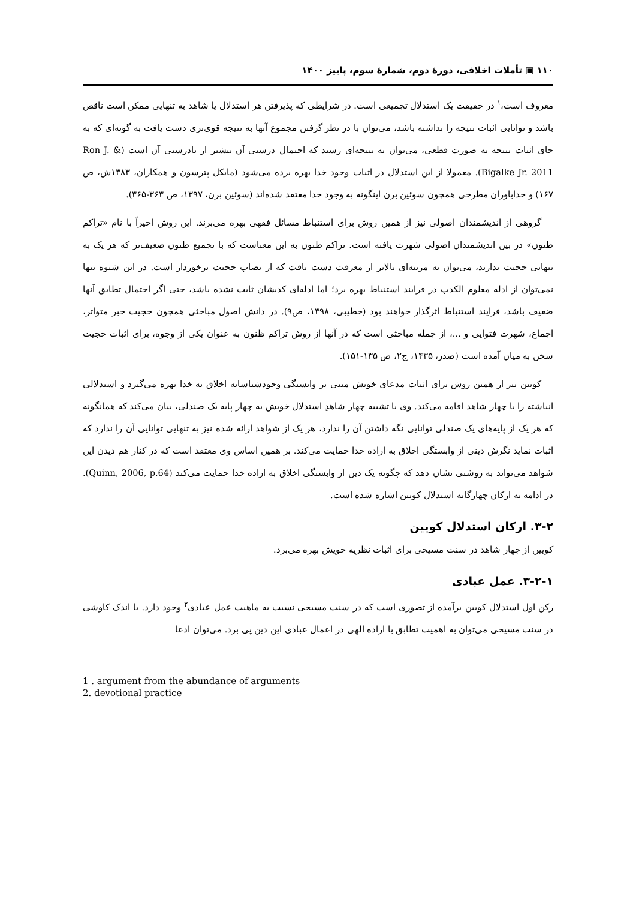۱۱۰ ▣ تأملات اخلاقی، دورهٔ دوم، شمارهٔ سوم، پاییز ۱۴۰۰
معروف است،<sup>۱</sup> در حقیقت یک استدلال تجمیعی است. در شرایطی که پذیرفتن هر استدلال یا شاهد به تنهایی ممکن است ناقص باشد و توانایی اثبات نتیجه را نداشته باشد، می‌توان با در نظر گرفتن مجموع آنها به نتیجه قوی‌تری دست یافت به گونه‌ای که به جای اثبات نتیجه به صورت قطعی، می‌توان به نتیجه‌ای رسید که احتمال درستی آن بیشتر از نادرستی آن است (Ron J. & Bigalke Jr. 2011). معمولا از این استدلال در اثبات وجود خدا بهره برده می‌شود (مایکل پترسون و همکاران، ۱۳۸۳ش، ص ۱۶۷) و خداباوران مطرحی همچون سوئین برن اینگونه به وجود خدا معتقد شده‌اند (سوئین برن، ۱۳۹۷، ص ۳۶۳-۳۶۵).
گروهی از اندیشمندان اصولی نیز از همین روش برای استنباط مسائل فقهی بهره می‌برند. این روش اخیراً با نام «تراکم ظنون» در بین اندیشمندان اصولی شهرت یافته است. تراکم ظنون به این معناست که با تجمیع ظنون ضعیف‌تر که هر یک به تنهایی حجیت ندارند، می‌توان به مرتبه‌ای بالاتر از معرفت دست یافت که از نصاب حجیت برخوردار است. در این شیوه تنها نمی‌توان از ادله معلوم الکذب در فرایند استنباط بهره برد؛ اما ادله‌ای کذبشان ثابت نشده باشد، حتی اگر احتمال تطابق آنها ضعیف باشد، فرایند استنباط اثرگذار خواهند بود (خطیبی، ۱۳۹۸، ص۹). در دانش اصول مباحثی همچون حجیت خبر متواتر، اجماع، شهرت فتوایی و ...، از جمله مباحثی است که در آنها از روش تراکم ظنون به عنوان یکی از وجوه، برای اثبات حجیت سخن به میان آمده است (صدر، ۱۴۳۵، ج۲، ص ۱۳۵-۱۵۱).
کویین نیز از همین روش برای اثبات مدعای خویش مبنی بر وابستگی وجودشناسانه اخلاق به خدا بهره می‌گیرد و استدلالی انباشته را با چهار شاهد اقامه می‌کند. وی با تشبیه چهار شاهدِ استدلال خویش به چهار پایه یک صندلی، بیان می‌کند که همانگونه که هر یک از پایه‌های یک صندلی توانایی نگه داشتن آن را ندارد، هر یک از شواهد ارائه شده نیز به تنهایی توانایی آن را ندارد که اثبات نماید نگرش دینی از وابستگی اخلاق به اراده خدا حمایت می‌کند. بر همین اساس وی معتقد است که در کنار هم دیدن این شواهد می‌تواند به روشنی نشان دهد که چگونه یک دین از وابستگی اخلاق به اراده خدا حمایت می‌کند (Quinn, 2006, p.64). در ادامه به ارکان چهارگانه استدلال کویین اشاره شده است.
۳-۲. ارکان استدلال کویین
کویین از چهار شاهد در سنت مسیحی برای اثبات نظریه خویش بهره می‌برد.
۳-۲-۱. عمل عبادی
رکن اول استدلال کویین برآمده از تصوری است که در سنت مسیحی نسبت به ماهیت عمل عبادی<sup>۲</sup> وجود دارد. با اندک کاوشی در سنت مسیحی می‌توان به اهمیت تطابق با اراده الهی در اعمال عبادی این دین پی برد. می‌توان ادعا
1 . argument from the abundance of arguments
2. devotional practice